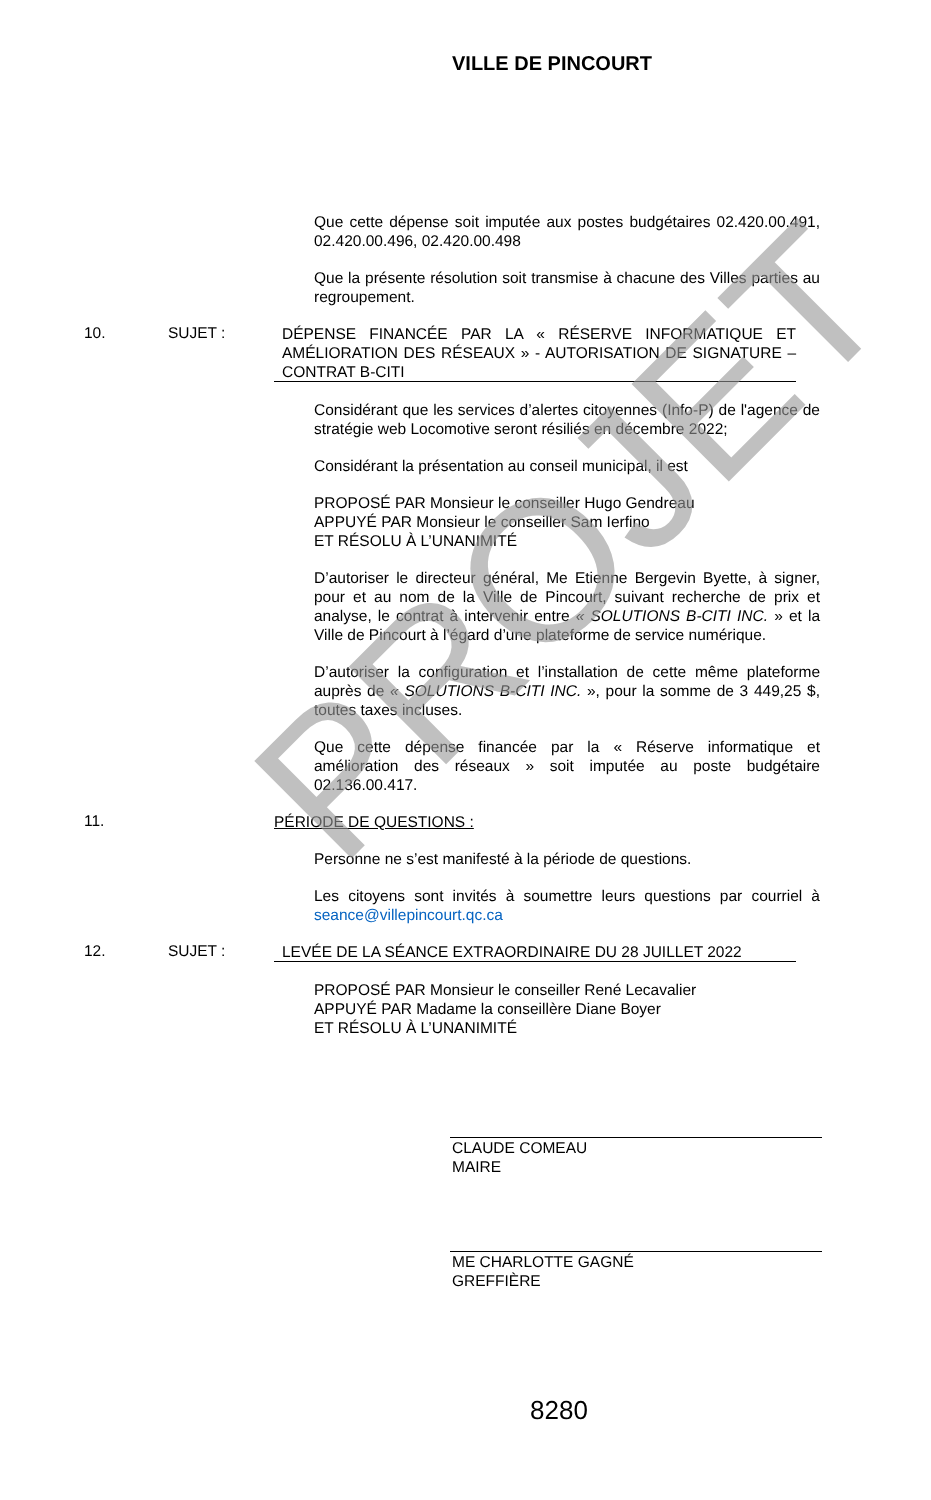VILLE DE PINCOURT
Que cette dépense soit imputée aux postes budgétaires 02.420.00.491, 02.420.00.496, 02.420.00.498
Que la présente résolution soit transmise à chacune des Villes parties au regroupement.
10. SUJET :
DÉPENSE FINANCÉE PAR LA « RÉSERVE INFORMATIQUE ET AMÉLIORATION DES RÉSEAUX » - AUTORISATION DE SIGNATURE – CONTRAT B-CITI
Considérant que les services d’alertes citoyennes (Info-P) de l'agence de stratégie web Locomotive seront résiliés en décembre 2022;
Considérant la présentation au conseil municipal, il est
PROPOSÉ PAR Monsieur le conseiller Hugo Gendreau
APPUYÉ PAR Monsieur le conseiller Sam Ierfino
ET RÉSOLU À L’UNANIMITÉ
D’autoriser le directeur général, Me Etienne Bergevin Byette, à signer, pour et au nom de la Ville de Pincourt, suivant recherche de prix et analyse, le contrat à intervenir entre « SOLUTIONS B-CITI INC. » et la Ville de Pincourt à l’égard d’une plateforme de service numérique.
D’autoriser la configuration et l’installation de cette même plateforme auprès de « SOLUTIONS B-CITI INC. », pour la somme de 3 449,25 $, toutes taxes incluses.
Que cette dépense financée par la « Réserve informatique et amélioration des réseaux » soit imputée au poste budgétaire 02.136.00.417.
11.
PÉRIODE DE QUESTIONS :
Personne ne s’est manifesté à la période de questions.
Les citoyens sont invités à soumettre leurs questions par courriel à seance@villepincourt.qc.ca
12. SUJET :
LEVÉE DE LA SÉANCE EXTRAORDINAIRE DU 28 JUILLET 2022
PROPOSÉ PAR Monsieur le conseiller René Lecavalier
APPUYÉ PAR Madame la conseillère Diane Boyer
ET RÉSOLU À L’UNANIMITÉ
CLAUDE COMEAU
MAIRE
ME CHARLOTTE GAGNÉ
GREFFIÈRE
8280
PROJET